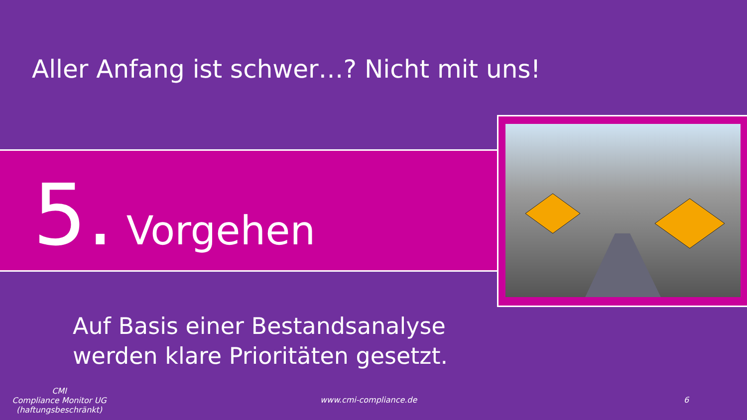Aller Anfang ist schwer…? Nicht mit uns!
5. Vorgehen
Auf Basis einer Bestandsanalyse
werden klare Prioritäten gesetzt.
CMI
Compliance Monitor UG
(haftungsbeschränkt)
www.cmi-compliance.de 6